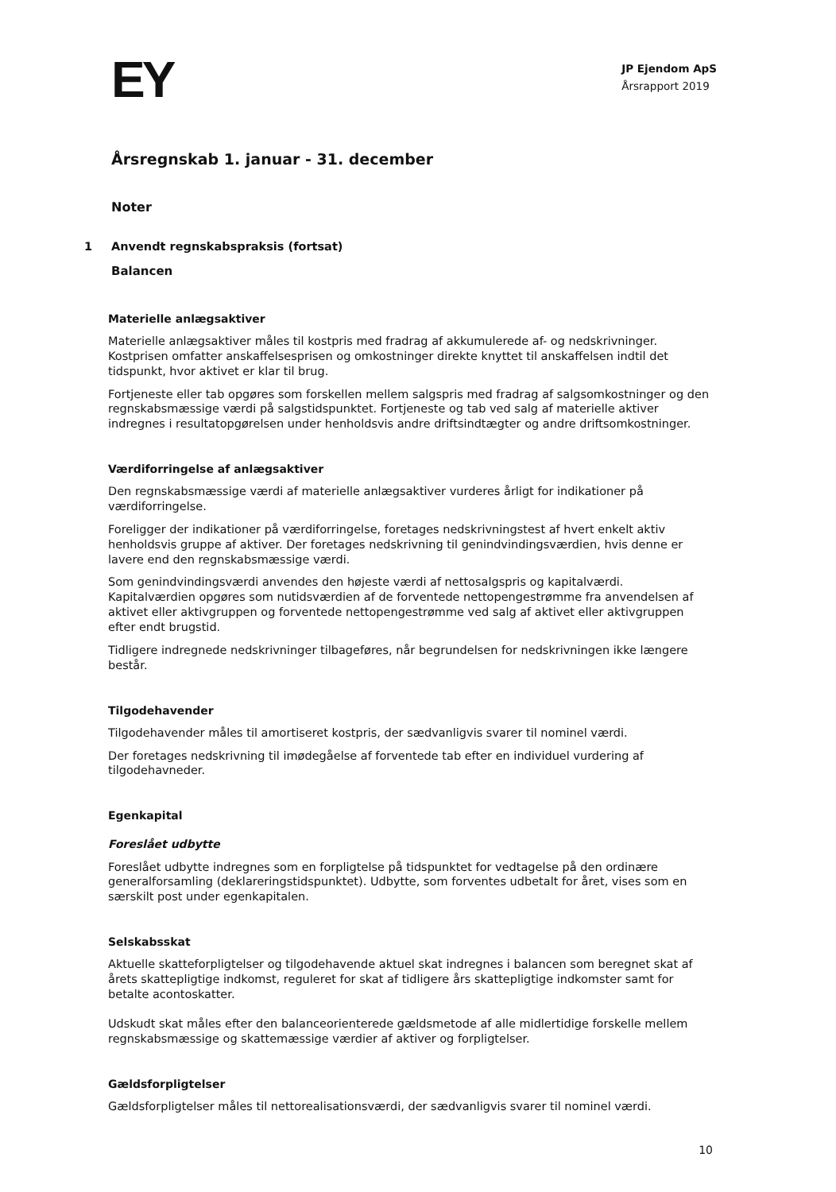EY
JP Ejendom ApS
Årsrapport 2019
Årsregnskab 1. januar - 31. december
Noter
1 Anvendt regnskabspraksis (fortsat)
Balancen
Materielle anlægsaktiver
Materielle anlægsaktiver måles til kostpris med fradrag af akkumulerede af- og nedskrivninger. Kostprisen omfatter anskaffelsesprisen og omkostninger direkte knyttet til anskaffelsen indtil det tidspunkt, hvor aktivet er klar til brug.
Fortjeneste eller tab opgøres som forskellen mellem salgspris med fradrag af salgsomkostninger og den regnskabsmæssige værdi på salgstidspunktet. Fortjeneste og tab ved salg af materielle aktiver indregnes i resultatopgørelsen under henholdsvis andre driftsindtægter og andre driftsomkostninger.
Værdiforringelse af anlægsaktiver
Den regnskabsmæssige værdi af materielle anlægsaktiver vurderes årligt for indikationer på værdiforringelse.
Foreligger der indikationer på værdiforringelse, foretages nedskrivningstest af hvert enkelt aktiv henholdsvis gruppe af aktiver. Der foretages nedskrivning til genindvindingsværdien, hvis denne er lavere end den regnskabsmæssige værdi.
Som genindvindingsværdi anvendes den højeste værdi af nettosalgspris og kapitalværdi. Kapitalværdien opgøres som nutidsværdien af de forventede nettopengestrømme fra anvendelsen af aktivet eller aktivgruppen og forventede nettopengestrømme ved salg af aktivet eller aktivgruppen efter endt brugstid.
Tidligere indregnede nedskrivninger tilbageføres, når begrundelsen for nedskrivningen ikke længere består.
Tilgodehavender
Tilgodehavender måles til amortiseret kostpris, der sædvanligvis svarer til nominel værdi.
Der foretages nedskrivning til imødegåelse af forventede tab efter en individuel vurdering af tilgodehavneder.
Egenkapital
Foreslået udbytte
Foreslået udbytte indregnes som en forpligtelse på tidspunktet for vedtagelse på den ordinære generalforsamling (deklareringstidspunktet). Udbytte, som forventes udbetalt for året, vises som en særskilt post under egenkapitalen.
Selskabsskat
Aktuelle skatteforpligtelser og tilgodehavende aktuel skat indregnes i balancen som beregnet skat af årets skattepligtige indkomst, reguleret for skat af tidligere års skattepligtige indkomster samt for betalte acontoskatter.
Udskudt skat måles efter den balanceorienterede gældsmetode af alle midlertidige forskelle mellem regnskabsmæssige og skattemæssige værdier af aktiver og forpligtelser.
Gældsforpligtelser
Gældsforpligtelser måles til nettorealisationsværdi, der sædvanligvis svarer til nominel værdi.
10